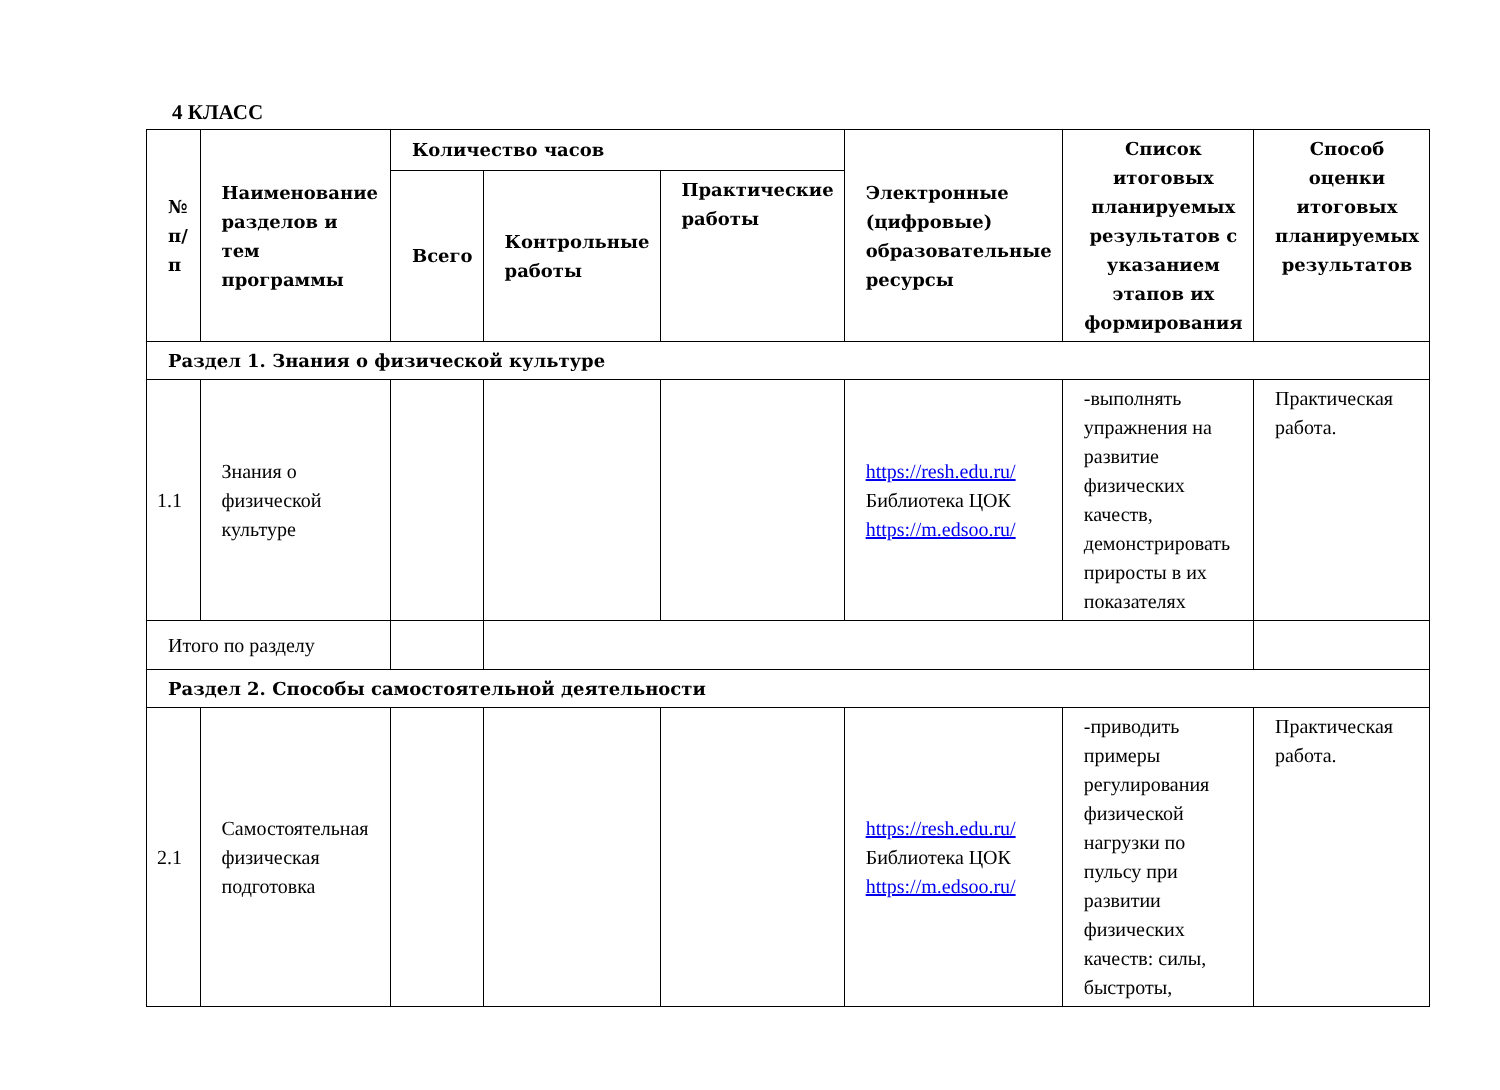4 КЛАСС
| № п/п | Наименование разделов и тем программы | Количество часов | | | Электронные (цифровые) образовательные ресурсы | Список итоговых планируемых результатов с указанием этапов их формирования | Способ оценки итоговых планируемых результатов |
| --- | --- | --- | --- | --- | --- | --- | --- |
| | | Всего | Контрольные работы | Практические работы | | | |
| Раздел 1. Знания о физической культуре | | | | | | | |
| 1.1 | Знания о физической культуре | | | | https://resh.edu.ru/ Библиотека ЦОК https://m.edsoo.ru/ | -выполнять упражнения на развитие физических качеств, демонстрировать приросты в их показателях | Практическая работа. |
| Итого по разделу | | | | | | | |
| Раздел 2. Способы самостоятельной деятельности | | | | | | | |
| 2.1 | Самостоятельная физическая подготовка | | | | https://resh.edu.ru/ Библиотека ЦОК https://m.edsoo.ru/ | -приводить примеры регулирования физической нагрузки по пульсу при развитии физических качеств: силы, быстроты, | Практическая работа. |